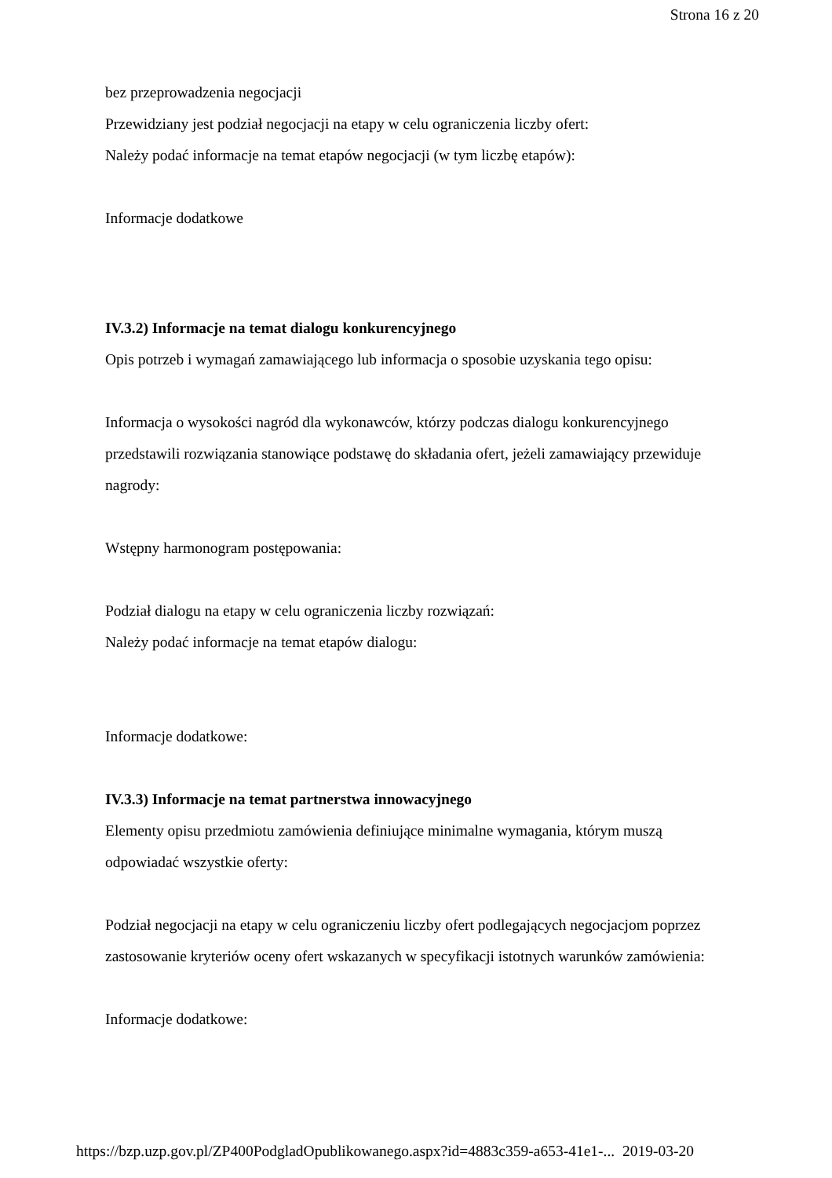Strona 16 z 20
bez przeprowadzenia negocjacji
Przewidziany jest podział negocjacji na etapy w celu ograniczenia liczby ofert:
Należy podać informacje na temat etapów negocjacji (w tym liczbę etapów):
Informacje dodatkowe
IV.3.2) Informacje na temat dialogu konkurencyjnego
Opis potrzeb i wymagań zamawiającego lub informacja o sposobie uzyskania tego opisu:
Informacja o wysokości nagród dla wykonawców, którzy podczas dialogu konkurencyjnego przedstawili rozwiązania stanowiące podstawę do składania ofert, jeżeli zamawiający przewiduje nagrody:
Wstępny harmonogram postępowania:
Podział dialogu na etapy w celu ograniczenia liczby rozwiązań:
Należy podać informacje na temat etapów dialogu:
Informacje dodatkowe:
IV.3.3) Informacje na temat partnerstwa innowacyjnego
Elementy opisu przedmiotu zamówienia definiujące minimalne wymagania, którym muszą odpowiadać wszystkie oferty:
Podział negocjacji na etapy w celu ograniczeniu liczby ofert podlegających negocjacjom poprzez zastosowanie kryteriów oceny ofert wskazanych w specyfikacji istotnych warunków zamówienia:
Informacje dodatkowe:
https://bzp.uzp.gov.pl/ZP400PodgladOpublikowanego.aspx?id=4883c359-a653-41e1-... 2019-03-20